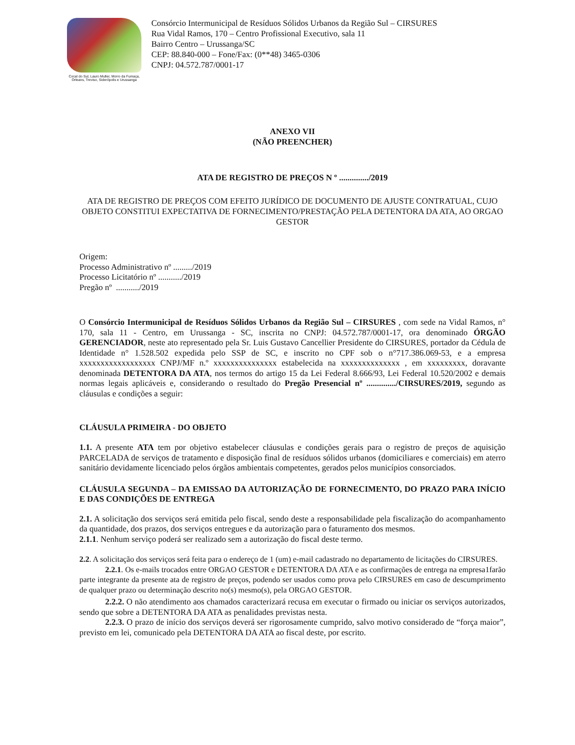Cocal do Sul, Lauro Muller, Morro da Fumaça, Orleans, Treviso, Siderópolis e Urussanga
Consórcio Intermunicipal de Resíduos Sólidos Urbanos da Região Sul – CIRSURES
Rua Vidal Ramos, 170 – Centro Profissional Executivo, sala 11
Bairro Centro – Urussanga/SC
CEP: 88.840-000 – Fone/Fax: (0**48) 3465-0306
CNPJ: 04.572.787/0001-17
ANEXO VII
(NÃO PREENCHER)
ATA DE REGISTRO DE PREÇOS N º ............../2019
ATA DE REGISTRO DE PREÇOS COM EFEITO JURÍDICO DE DOCUMENTO DE AJUSTE CONTRATUAL, CUJO OBJETO CONSTITUI EXPECTATIVA DE FORNECIMENTO/PRESTAÇÃO PELA DETENTORA DA ATA, AO ORGAO GESTOR
Origem:
Processo Administrativo nº ........./2019
Processo Licitatório nº .........../2019
Pregão nº .........../2019
O Consórcio Intermunicipal de Resíduos Sólidos Urbanos da Região Sul – CIRSURES , com sede na Vidal Ramos, n° 170, sala 11 - Centro, em Urussanga - SC, inscrita no CNPJ: 04.572.787/0001-17, ora denominado ÓRGÃO GERENCIADOR, neste ato representado pela Sr. Luis Gustavo Cancellier Presidente do CIRSURES, portador da Cédula de Identidade n° 1.528.502 expedida pelo SSP de SC, e inscrito no CPF sob o n°717.386.069-53, e a empresa xxxxxxxxxxxxxxxxxx CNPJ/MF n.º xxxxxxxxxxxxxxx estabelecida na xxxxxxxxxxxxxx , em xxxxxxxxx, doravante denominada DETENTORA DA ATA, nos termos do artigo 15 da Lei Federal 8.666/93, Lei Federal 10.520/2002 e demais normas legais aplicáveis e, considerando o resultado do Pregão Presencial nº ............../CIRSURES/2019, segundo as cláusulas e condições a seguir:
CLÁUSULA PRIMEIRA - DO OBJETO
1.1. A presente ATA tem por objetivo estabelecer cláusulas e condições gerais para o registro de preços de aquisição PARCELADA de serviços de tratamento e disposição final de resíduos sólidos urbanos (domiciliares e comerciais) em aterro sanitário devidamente licenciado pelos órgãos ambientais competentes, gerados pelos municípios consorciados.
CLÁUSULA SEGUNDA – DA EMISSAO DA AUTORIZAÇÃO DE FORNECIMENTO, DO PRAZO PARA INÍCIO E DAS CONDIÇÕES DE ENTREGA
2.1. A solicitação dos serviços será emitida pelo fiscal, sendo deste a responsabilidade pela fiscalização do acompanhamento da quantidade, dos prazos, dos serviços entregues e da autorização para o faturamento dos mesmos.
2.1.1. Nenhum serviço poderá ser realizado sem a autorização do fiscal deste termo.
2.2. A solicitação dos serviços será feita para o endereço de 1 (um) e-mail cadastrado no departamento de licitações do CIRSURES.
2.2.1. Os e-mails trocados entre ORGAO GESTOR e DETENTORA DA ATA e as confirmações de entrega na empresa1farão parte integrante da presente ata de registro de preços, podendo ser usados como prova pelo CIRSURES em caso de descumprimento de qualquer prazo ou determinação descrito no(s) mesmo(s), pela ORGAO GESTOR.
2.2.2. O não atendimento aos chamados caracterizará recusa em executar o firmado ou iniciar os serviços autorizados, sendo que sobre a DETENTORA DA ATA as penalidades previstas nesta.
2.2.3. O prazo de início dos serviços deverá ser rigorosamente cumprido, salvo motivo considerado de “força maior”, previsto em lei, comunicado pela DETENTORA DA ATA ao fiscal deste, por escrito.